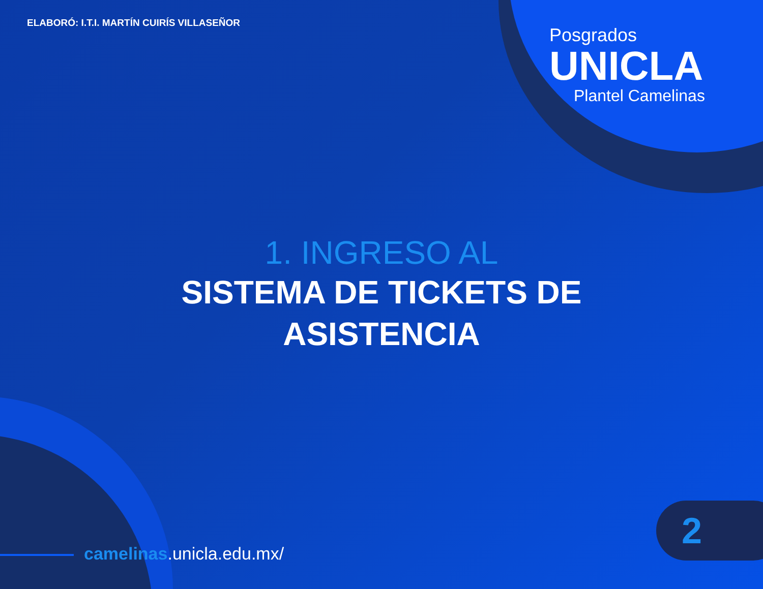ELABORÓ: I.T.I. MARTÍN CUIRÍS VILLASEÑOR
Posgrados
UNICLA
Plantel Camelinas
1. INGRESO AL
SISTEMA DE TICKETS DE
ASISTENCIA
camelinas.unicla.edu.mx/
2